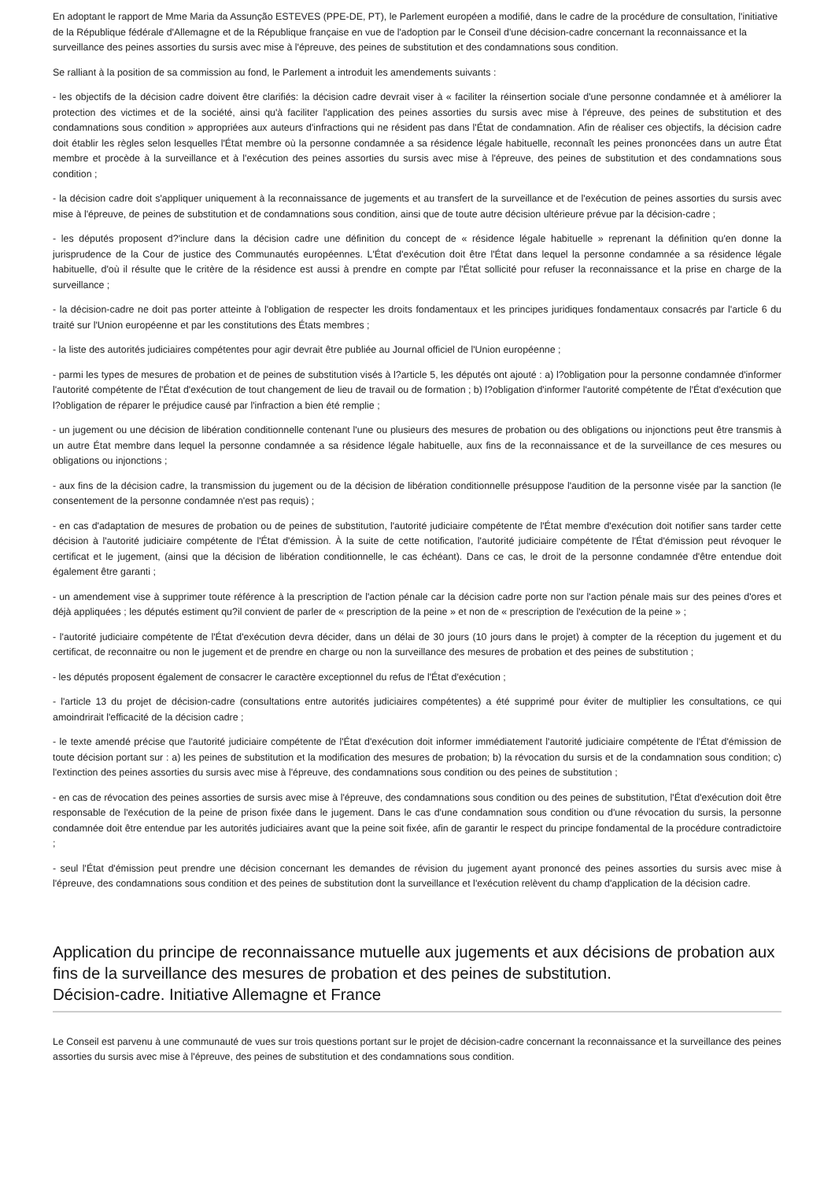En adoptant le rapport de Mme Maria da Assunção ESTEVES (PPE-DE, PT), le Parlement européen a modifié, dans le cadre de la procédure de consultation, l'initiative de la République fédérale d'Allemagne et de la République française en vue de l'adoption par le Conseil d'une décision-cadre concernant la reconnaissance et la surveillance des peines assorties du sursis avec mise à l'épreuve, des peines de substitution et des condamnations sous condition.
Se ralliant à la position de sa commission au fond, le Parlement a introduit les amendements suivants :
- les objectifs de la décision cadre doivent être clarifiés: la décision cadre devrait viser à « faciliter la réinsertion sociale d'une personne condamnée et à améliorer la protection des victimes et de la société, ainsi qu'à faciliter l'application des peines assorties du sursis avec mise à l'épreuve, des peines de substitution et des condamnations sous condition » appropriées aux auteurs d'infractions qui ne résident pas dans l'État de condamnation. Afin de réaliser ces objectifs, la décision cadre doit établir les règles selon lesquelles l'État membre où la personne condamnée a sa résidence légale habituelle, reconnaît les peines prononcées dans un autre État membre et procède à la surveillance et à l'exécution des peines assorties du sursis avec mise à l'épreuve, des peines de substitution et des condamnations sous condition ;
- la décision cadre doit s'appliquer uniquement à la reconnaissance de jugements et au transfert de la surveillance et de l'exécution de peines assorties du sursis avec mise à l'épreuve, de peines de substitution et de condamnations sous condition, ainsi que de toute autre décision ultérieure prévue par la décision-cadre ;
- les députés proposent d?'inclure dans la décision cadre une définition du concept de « résidence légale habituelle » reprenant la définition qu'en donne la jurisprudence de la Cour de justice des Communautés européennes. L'État d'exécution doit être l'État dans lequel la personne condamnée a sa résidence légale habituelle, d'où il résulte que le critère de la résidence est aussi à prendre en compte par l'État sollicité pour refuser la reconnaissance et la prise en charge de la surveillance ;
- la décision-cadre ne doit pas porter atteinte à l'obligation de respecter les droits fondamentaux et les principes juridiques fondamentaux consacrés par l'article 6 du traité sur l'Union européenne et par les constitutions des États membres ;
- la liste des autorités judiciaires compétentes pour agir devrait être publiée au Journal officiel de l'Union européenne ;
- parmi les types de mesures de probation et de peines de substitution visés à l?article 5, les députés ont ajouté : a) l?obligation pour la personne condamnée d'informer l'autorité compétente de l'État d'exécution de tout changement de lieu de travail ou de formation ; b) l?obligation d'informer l'autorité compétente de l'État d'exécution que l?obligation de réparer le préjudice causé par l'infraction a bien été remplie ;
- un jugement ou une décision de libération conditionnelle contenant l'une ou plusieurs des mesures de probation ou des obligations ou injonctions peut être transmis à un autre État membre dans lequel la personne condamnée a sa résidence légale habituelle, aux fins de la reconnaissance et de la surveillance de ces mesures ou obligations ou injonctions ;
- aux fins de la décision cadre, la transmission du jugement ou de la décision de libération conditionnelle présuppose l'audition de la personne visée par la sanction (le consentement de la personne condamnée n'est pas requis) ;
- en cas d'adaptation de mesures de probation ou de peines de substitution, l'autorité judiciaire compétente de l'État membre d'exécution doit notifier sans tarder cette décision à l'autorité judiciaire compétente de l'État d'émission. À la suite de cette notification, l'autorité judiciaire compétente de l'État d'émission peut révoquer le certificat et le jugement, (ainsi que la décision de libération conditionnelle, le cas échéant). Dans ce cas, le droit de la personne condamnée d'être entendue doit également être garanti ;
- un amendement vise à supprimer toute référence à la prescription de l'action pénale car la décision cadre porte non sur l'action pénale mais sur des peines d'ores et déjà appliquées ; les députés estiment qu?il convient de parler de « prescription de la peine » et non de « prescription de l'exécution de la peine » ;
- l'autorité judiciaire compétente de l'État d'exécution devra décider, dans un délai de 30 jours (10 jours dans le projet) à compter de la réception du jugement et du certificat, de reconnaitre ou non le jugement et de prendre en charge ou non la surveillance des mesures de probation et des peines de substitution ;
- les députés proposent également de consacrer le caractère exceptionnel du refus de l'État d'exécution ;
- l'article 13 du projet de décision-cadre (consultations entre autorités judiciaires compétentes) a été supprimé pour éviter de multiplier les consultations, ce qui amoindrirait l'efficacité de la décision cadre ;
- le texte amendé précise que l'autorité judiciaire compétente de l'État d'exécution doit informer immédiatement l'autorité judiciaire compétente de l'État d'émission de toute décision portant sur : a) les peines de substitution et la modification des mesures de probation; b) la révocation du sursis et de la condamnation sous condition; c) l'extinction des peines assorties du sursis avec mise à l'épreuve, des condamnations sous condition ou des peines de substitution ;
- en cas de révocation des peines assorties de sursis avec mise à l'épreuve, des condamnations sous condition ou des peines de substitution, l'État d'exécution doit être responsable de l'exécution de la peine de prison fixée dans le jugement. Dans le cas d'une condamnation sous condition ou d'une révocation du sursis, la personne condamnée doit être entendue par les autorités judiciaires avant que la peine soit fixée, afin de garantir le respect du principe fondamental de la procédure contradictoire ;
- seul l'État d'émission peut prendre une décision concernant les demandes de révision du jugement ayant prononcé des peines assorties du sursis avec mise à l'épreuve, des condamnations sous condition et des peines de substitution dont la surveillance et l'exécution relèvent du champ d'application de la décision cadre.
Application du principe de reconnaissance mutuelle aux jugements et aux décisions de probation aux fins de la surveillance des mesures de probation et des peines de substitution.
Décision-cadre. Initiative Allemagne et France
Le Conseil est parvenu à une communauté de vues sur trois questions portant sur le projet de décision-cadre concernant la reconnaissance et la surveillance des peines assorties du sursis avec mise à l'épreuve, des peines de substitution et des condamnations sous condition.